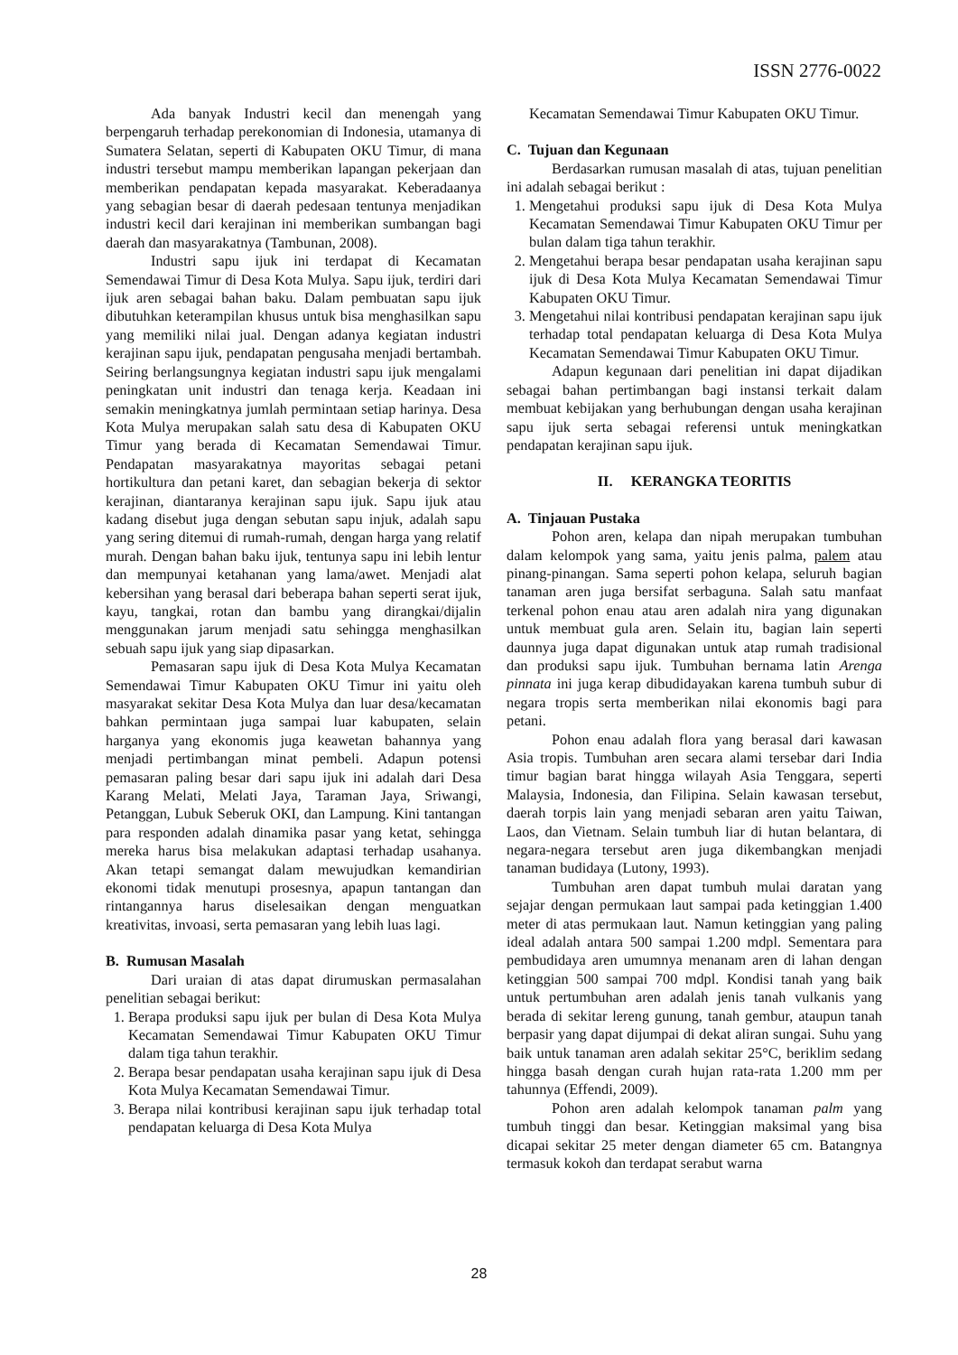ISSN 2776-0022
Ada banyak Industri kecil dan menengah yang berpengaruh terhadap perekonomian di Indonesia, utamanya di Sumatera Selatan, seperti di Kabupaten OKU Timur, di mana industri tersebut mampu memberikan lapangan pekerjaan dan memberikan pendapatan kepada masyarakat. Keberadaanya yang sebagian besar di daerah pedesaan tentunya menjadikan industri kecil dari kerajinan ini memberikan sumbangan bagi daerah dan masyarakatnya (Tambunan, 2008).
Industri sapu ijuk ini terdapat di Kecamatan Semendawai Timur di Desa Kota Mulya. Sapu ijuk, terdiri dari ijuk aren sebagai bahan baku. Dalam pembuatan sapu ijuk dibutuhkan keterampilan khusus untuk bisa menghasilkan sapu yang memiliki nilai jual. Dengan adanya kegiatan industri kerajinan sapu ijuk, pendapatan pengusaha menjadi bertambah. Seiring berlangsungnya kegiatan industri sapu ijuk mengalami peningkatan unit industri dan tenaga kerja. Keadaan ini semakin meningkatnya jumlah permintaan setiap harinya. Desa Kota Mulya merupakan salah satu desa di Kabupaten OKU Timur yang berada di Kecamatan Semendawai Timur. Pendapatan masyarakatnya mayoritas sebagai petani hortikultura dan petani karet, dan sebagian bekerja di sektor kerajinan, diantaranya kerajinan sapu ijuk. Sapu ijuk atau kadang disebut juga dengan sebutan sapu injuk, adalah sapu yang sering ditemui di rumah-rumah, dengan harga yang relatif murah. Dengan bahan baku ijuk, tentunya sapu ini lebih lentur dan mempunyai ketahanan yang lama/awet. Menjadi alat kebersihan yang berasal dari beberapa bahan seperti serat ijuk, kayu, tangkai, rotan dan bambu yang dirangkai/dijalin menggunakan jarum menjadi satu sehingga menghasilkan sebuah sapu ijuk yang siap dipasarkan.
Pemasaran sapu ijuk di Desa Kota Mulya Kecamatan Semendawai Timur Kabupaten OKU Timur ini yaitu oleh masyarakat sekitar Desa Kota Mulya dan luar desa/kecamatan bahkan permintaan juga sampai luar kabupaten, selain harganya yang ekonomis juga keawetan bahannya yang menjadi pertimbangan minat pembeli. Adapun potensi pemasaran paling besar dari sapu ijuk ini adalah dari Desa Karang Melati, Melati Jaya, Taraman Jaya, Sriwangi, Petanggan, Lubuk Seberuk OKI, dan Lampung. Kini tantangan para responden adalah dinamika pasar yang ketat, sehingga mereka harus bisa melakukan adaptasi terhadap usahanya. Akan tetapi semangat dalam mewujudkan kemandirian ekonomi tidak menutupi prosesnya, apapun tantangan dan rintangannya harus diselesaikan dengan menguatkan kreativitas, invoasi, serta pemasaran yang lebih luas lagi.
B. Rumusan Masalah
Dari uraian di atas dapat dirumuskan permasalahan penelitian sebagai berikut:
1. Berapa produksi sapu ijuk per bulan di Desa Kota Mulya Kecamatan Semendawai Timur Kabupaten OKU Timur dalam tiga tahun terakhir.
2. Berapa besar pendapatan usaha kerajinan sapu ijuk di Desa Kota Mulya Kecamatan Semendawai Timur.
3. Berapa nilai kontribusi kerajinan sapu ijuk terhadap total pendapatan keluarga di Desa Kota Mulya
Kecamatan Semendawai Timur Kabupaten OKU Timur.
C. Tujuan dan Kegunaan
Berdasarkan rumusan masalah di atas, tujuan penelitian ini adalah sebagai berikut :
1. Mengetahui produksi sapu ijuk di Desa Kota Mulya Kecamatan Semendawai Timur Kabupaten OKU Timur per bulan dalam tiga tahun terakhir.
2. Mengetahui berapa besar pendapatan usaha kerajinan sapu ijuk di Desa Kota Mulya Kecamatan Semendawai Timur Kabupaten OKU Timur.
3. Mengetahui nilai kontribusi pendapatan kerajinan sapu ijuk terhadap total pendapatan keluarga di Desa Kota Mulya Kecamatan Semendawai Timur Kabupaten OKU Timur.
Adapun kegunaan dari penelitian ini dapat dijadikan sebagai bahan pertimbangan bagi instansi terkait dalam membuat kebijakan yang berhubungan dengan usaha kerajinan sapu ijuk serta sebagai referensi untuk meningkatkan pendapatan kerajinan sapu ijuk.
II. KERANGKA TEORITIS
A. Tinjauan Pustaka
Pohon aren, kelapa dan nipah merupakan tumbuhan dalam kelompok yang sama, yaitu jenis palma, palem atau pinang-pinangan. Sama seperti pohon kelapa, seluruh bagian tanaman aren juga bersifat serbaguna. Salah satu manfaat terkenal pohon enau atau aren adalah nira yang digunakan untuk membuat gula aren. Selain itu, bagian lain seperti daunnya juga dapat digunakan untuk atap rumah tradisional dan produksi sapu ijuk. Tumbuhan bernama latin Arenga pinnata ini juga kerap dibudidayakan karena tumbuh subur di negara tropis serta memberikan nilai ekonomis bagi para petani.
Pohon enau adalah flora yang berasal dari kawasan Asia tropis. Tumbuhan aren secara alami tersebar dari India timur bagian barat hingga wilayah Asia Tenggara, seperti Malaysia, Indonesia, dan Filipina. Selain kawasan tersebut, daerah torpis lain yang menjadi sebaran aren yaitu Taiwan, Laos, dan Vietnam. Selain tumbuh liar di hutan belantara, di negara-negara tersebut aren juga dikembangkan menjadi tanaman budidaya (Lutony, 1993).
Tumbuhan aren dapat tumbuh mulai daratan yang sejajar dengan permukaan laut sampai pada ketinggian 1.400 meter di atas permukaan laut. Namun ketinggian yang paling ideal adalah antara 500 sampai 1.200 mdpl. Sementara para pembudidaya aren umumnya menanam aren di lahan dengan ketinggian 500 sampai 700 mdpl. Kondisi tanah yang baik untuk pertumbuhan aren adalah jenis tanah vulkanis yang berada di sekitar lereng gunung, tanah gembur, ataupun tanah berpasir yang dapat dijumpai di dekat aliran sungai. Suhu yang baik untuk tanaman aren adalah sekitar 25°C, beriklim sedang hingga basah dengan curah hujan rata-rata 1.200 mm per tahunnya (Effendi, 2009).
Pohon aren adalah kelompok tanaman palm yang tumbuh tinggi dan besar. Ketinggian maksimal yang bisa dicapai sekitar 25 meter dengan diameter 65 cm. Batangnya termasuk kokoh dan terdapat serabut warna
28